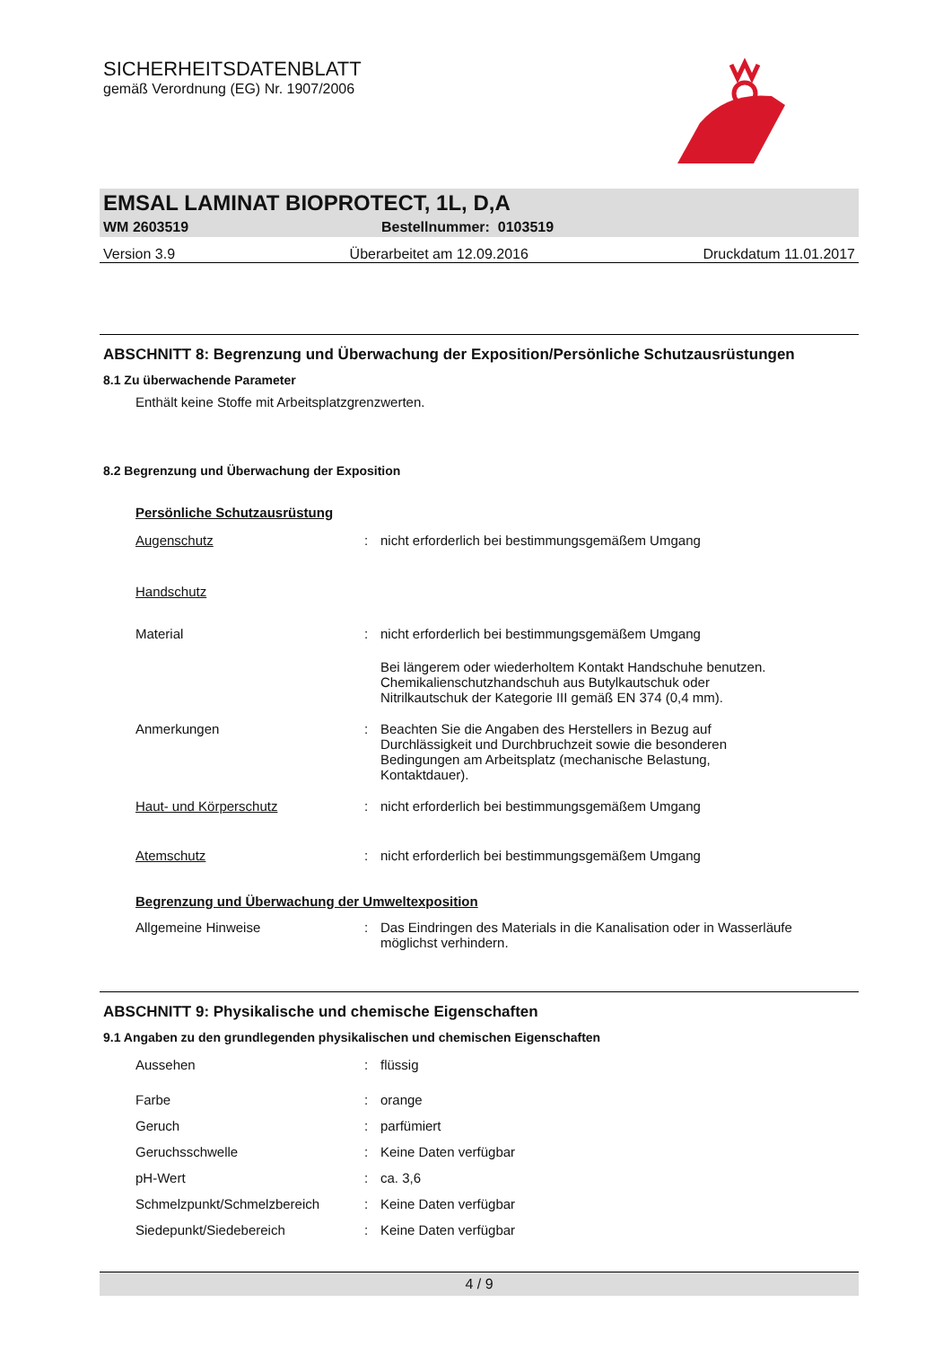SICHERHEITSDATENBLATT
gemäß Verordnung (EG) Nr. 1907/2006
EMSAL LAMINAT BIOPROTECT, 1L, D,A
WM 2603519 Bestellnummer: 0103519
Version 3.9 Überarbeitet am 12.09.2016 Druckdatum 11.01.2017
ABSCHNITT 8: Begrenzung und Überwachung der Exposition/Persönliche Schutzausrüstungen
8.1 Zu überwachende Parameter
Enthält keine Stoffe mit Arbeitsplatzgrenzwerten.
8.2 Begrenzung und Überwachung der Exposition
| Persönliche Schutzausrüstung | | |
| Augenschutz | : | nicht erforderlich bei bestimmungsgemäßem Umgang |
| Handschutz | | |
| Material | : | nicht erforderlich bei bestimmungsgemäßem Umgang |
| | | Bei längerem oder wiederholtem Kontakt Handschuhe benutzen. Chemikalienschutzhandschuh aus Butylkautschuk oder Nitrilkautschuk der Kategorie III gemäß EN 374 (0,4 mm). |
| Anmerkungen | : | Beachten Sie die Angaben des Herstellers in Bezug auf Durchlässigkeit und Durchbruchzeit sowie die besonderen Bedingungen am Arbeitsplatz (mechanische Belastung, Kontaktdauer). |
| Haut- und Körperschutz | : | nicht erforderlich bei bestimmungsgemäßem Umgang |
| Atemschutz | : | nicht erforderlich bei bestimmungsgemäßem Umgang |
| Begrenzung und Überwachung der Umweltexposition | | |
| Allgemeine Hinweise | : | Das Eindringen des Materials in die Kanalisation oder in Wasserläufe möglichst verhindern. |
ABSCHNITT 9: Physikalische und chemische Eigenschaften
9.1 Angaben zu den grundlegenden physikalischen und chemischen Eigenschaften
| Aussehen | : | flüssig |
| Farbe | : | orange |
| Geruch | : | parfümiert |
| Geruchsschwelle | : | Keine Daten verfügbar |
| pH-Wert | : | ca. 3,6 |
| Schmelzpunkt/Schmelzbereich | : | Keine Daten verfügbar |
| Siedepunkt/Siedebereich | : | Keine Daten verfügbar |
4 / 9